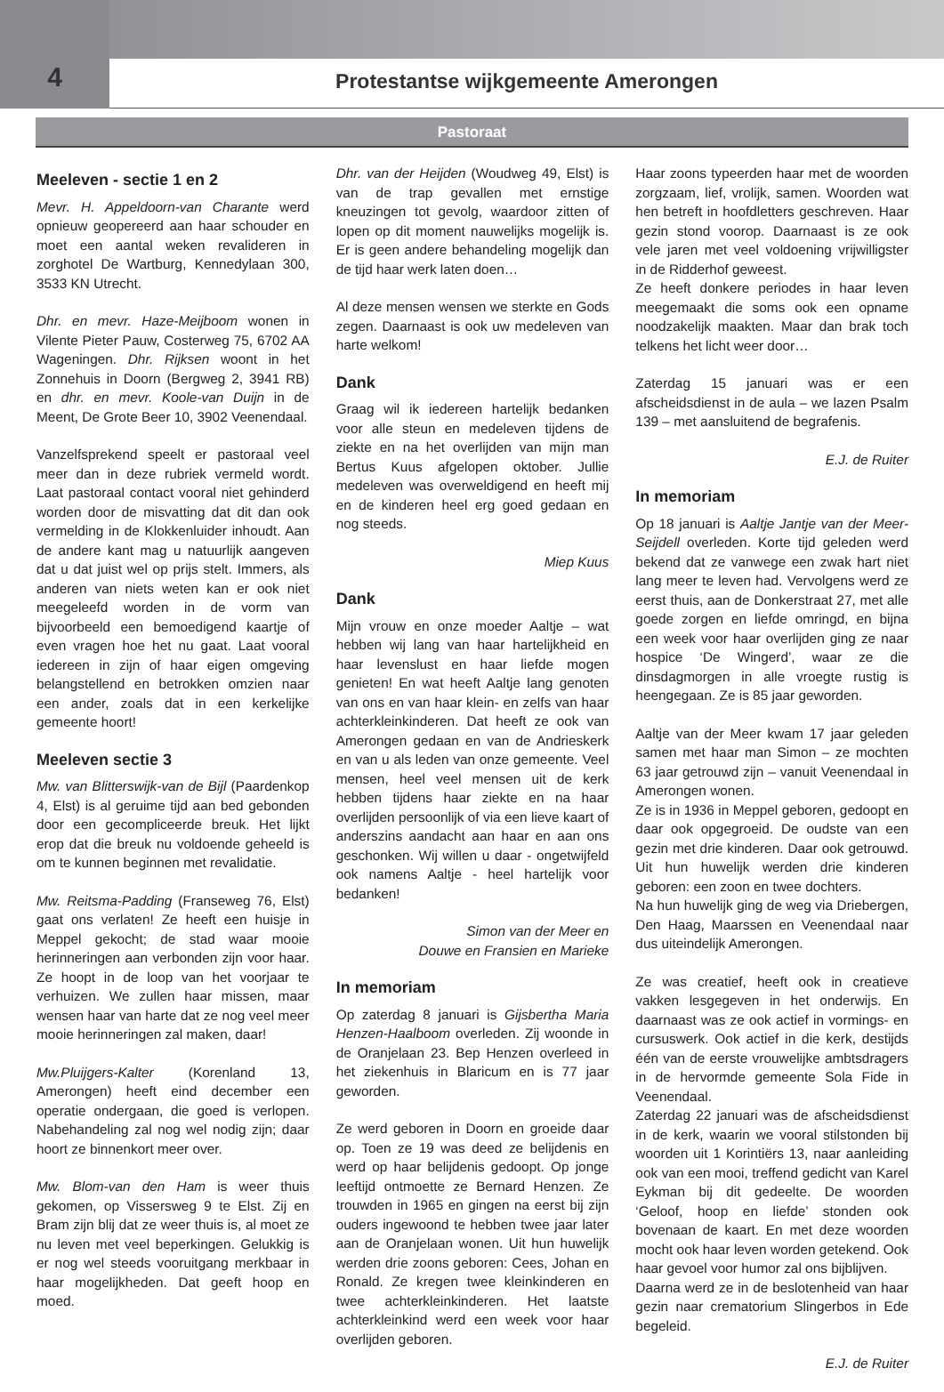4
Protestantse wijkgemeente Amerongen
Pastoraat
Meeleven - sectie 1 en 2
Mevr. H. Appeldoorn-van Charante werd opnieuw geopereerd aan haar schouder en moet een aantal weken revalideren in zorghotel De Wartburg, Kennedylaan 300, 3533 KN Utrecht.
Dhr. en mevr. Haze-Meijboom wonen in Vilente Pieter Pauw, Costerweg 75, 6702 AA Wageningen. Dhr. Rijksen woont in het Zonnehuis in Doorn (Bergweg 2, 3941 RB) en dhr. en mevr. Koole-van Duijn in de Meent, De Grote Beer 10, 3902 Veenendaal.
Vanzelfsprekend speelt er pastoraal veel meer dan in deze rubriek vermeld wordt. Laat pastoraal contact vooral niet gehinderd worden door de misvatting dat dit dan ook vermelding in de Klokkenluider inhoudt. Aan de andere kant mag u natuurlijk aangeven dat u dat juist wel op prijs stelt. Immers, als anderen van niets weten kan er ook niet meegeleefd worden in de vorm van bijvoorbeeld een bemoedigend kaartje of even vragen hoe het nu gaat. Laat vooral iedereen in zijn of haar eigen omgeving belangstellend en betrokken omzien naar een ander, zoals dat in een kerkelijke gemeente hoort!
Meeleven sectie 3
Mw. van Blitterswijk-van de Bijl (Paardenkop 4, Elst) is al geruime tijd aan bed gebonden door een gecompliceerde breuk. Het lijkt erop dat die breuk nu voldoende geheeld is om te kunnen beginnen met revalidatie.
Mw. Reitsma-Padding (Franseweg 76, Elst) gaat ons verlaten! Ze heeft een huisje in Meppel gekocht; de stad waar mooie herinneringen aan verbonden zijn voor haar. Ze hoopt in de loop van het voorjaar te verhuizen. We zullen haar missen, maar wensen haar van harte dat ze nog veel meer mooie herinneringen zal maken, daar!
Mw.Pluijgers-Kalter (Korenland 13, Amerongen) heeft eind december een operatie ondergaan, die goed is verlopen. Nabehandeling zal nog wel nodig zijn; daar hoort ze binnenkort meer over.
Mw. Blom-van den Ham is weer thuis gekomen, op Vissersweg 9 te Elst. Zij en Bram zijn blij dat ze weer thuis is, al moet ze nu leven met veel beperkingen. Gelukkig is er nog wel steeds vooruitgang merkbaar in haar mogelijkheden. Dat geeft hoop en moed.
Dhr. van der Heijden (Woudweg 49, Elst) is van de trap gevallen met ernstige kneuzingen tot gevolg, waardoor zitten of lopen op dit moment nauwelijks mogelijk is. Er is geen andere behandeling mogelijk dan de tijd haar werk laten doen…
Al deze mensen wensen we sterkte en Gods zegen. Daarnaast is ook uw medeleven van harte welkom!
Dank
Graag wil ik iedereen hartelijk bedanken voor alle steun en medeleven tijdens de ziekte en na het overlijden van mijn man Bertus Kuus afgelopen oktober. Jullie medeleven was overweldigend en heeft mij en de kinderen heel erg goed gedaan en nog steeds.
Miep Kuus
Dank
Mijn vrouw en onze moeder Aaltje – wat hebben wij lang van haar hartelijkheid en haar levenslust en haar liefde mogen genieten! En wat heeft Aaltje lang genoten van ons en van haar klein- en zelfs van haar achterkleinkinderen. Dat heeft ze ook van Amerongen gedaan en van de Andrieskerk en van u als leden van onze gemeente. Veel mensen, heel veel mensen uit de kerk hebben tijdens haar ziekte en na haar overlijden persoonlijk of via een lieve kaart of anderszins aandacht aan haar en aan ons geschonken. Wij willen u daar - ongetwijfeld ook namens Aaltje - heel hartelijk voor bedanken!
Simon van der Meer en
Douwe en Fransien en Marieke
In memoriam
Op zaterdag 8 januari is Gijsbertha Maria Henzen-Haalboom overleden. Zij woonde in de Oranjelaan 23. Bep Henzen overleed in het ziekenhuis in Blaricum en is 77 jaar geworden.
Ze werd geboren in Doorn en groeide daar op. Toen ze 19 was deed ze belijdenis en werd op haar belijdenis gedoopt. Op jonge leeftijd ontmoette ze Bernard Henzen. Ze trouwden in 1965 en gingen na eerst bij zijn ouders ingewoond te hebben twee jaar later aan de Oranjelaan wonen. Uit hun huwelijk werden drie zoons geboren: Cees, Johan en Ronald. Ze kregen twee kleinkinderen en twee achterkleinkinderen. Het laatste achterkleinkind werd een week voor haar overlijden geboren.
Haar zoons typeerden haar met de woorden zorgzaam, lief, vrolijk, samen. Woorden wat hen betreft in hoofdletters geschreven. Haar gezin stond voorop. Daarnaast is ze ook vele jaren met veel voldoening vrijwilligster in de Ridderhof geweest.
Ze heeft donkere periodes in haar leven meegemaakt die soms ook een opname noodzakelijk maakten. Maar dan brak toch telkens het licht weer door…
Zaterdag 15 januari was er een afscheidsdienst in de aula – we lazen Psalm 139 – met aansluitend de begrafenis.
E.J. de Ruiter
In memoriam
Op 18 januari is Aaltje Jantje van der Meer-Seijdell overleden. Korte tijd geleden werd bekend dat ze vanwege een zwak hart niet lang meer te leven had. Vervolgens werd ze eerst thuis, aan de Donkerstraat 27, met alle goede zorgen en liefde omringd, en bijna een week voor haar overlijden ging ze naar hospice ‘De Wingerd’, waar ze die dinsdagmorgen in alle vroegte rustig is heengegaan. Ze is 85 jaar geworden.
Aaltje van der Meer kwam 17 jaar geleden samen met haar man Simon – ze mochten 63 jaar getrouwd zijn – vanuit Veenendaal in Amerongen wonen.
Ze is in 1936 in Meppel geboren, gedoopt en daar ook opgegroeid. De oudste van een gezin met drie kinderen. Daar ook getrouwd. Uit hun huwelijk werden drie kinderen geboren: een zoon en twee dochters.
Na hun huwelijk ging de weg via Driebergen, Den Haag, Maarssen en Veenendaal naar dus uiteindelijk Amerongen.
Ze was creatief, heeft ook in creatieve vakken lesgegeven in het onderwijs. En daarnaast was ze ook actief in vormings- en cursuswerk. Ook actief in die kerk, destijds één van de eerste vrouwelijke ambtsdragers in de hervormde gemeente Sola Fide in Veenendaal.
Zaterdag 22 januari was de afscheidsdienst in de kerk, waarin we vooral stilstonden bij woorden uit 1 Korintiërs 13, naar aanleiding ook van een mooi, treffend gedicht van Karel Eykman bij dit gedeelte. De woorden ‘Geloof, hoop en liefde’ stonden ook bovenaan de kaart. En met deze woorden mocht ook haar leven worden getekend. Ook haar gevoel voor humor zal ons bijblijven.
Daarna werd ze in de beslotenheid van haar gezin naar crematorium Slingerbos in Ede begeleid.
E.J. de Ruiter